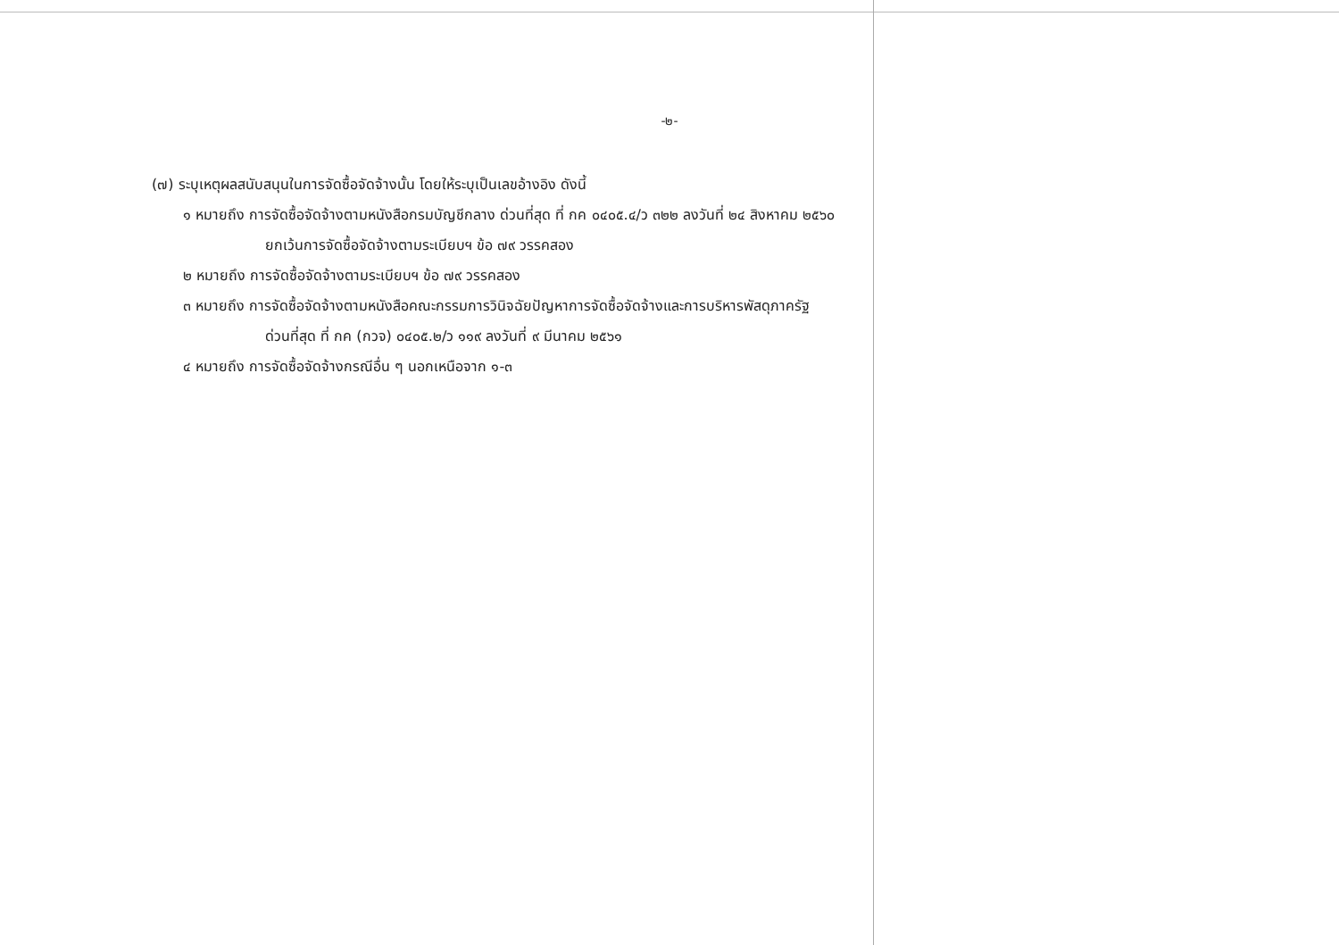-๒-
(๗) ระบุเหตุผลสนับสนุนในการจัดซื้อจัดจ้างนั้น โดยให้ระบุเป็นเลขอ้างอิง ดังนี้
๑ หมายถึง การจัดซื้อจัดจ้างตามหนังสือกรมบัญชีกลาง ด่วนที่สุด ที่ กค ๐๔๐๕.๔/ว ๓๒๒ ลงวันที่ ๒๔ สิงหาคม ๒๕๖๐
ยกเว้นการจัดซื้อจัดจ้างตามระเบียบฯ ข้อ ๗๙ วรรคสอง
๒ หมายถึง การจัดซื้อจัดจ้างตามระเบียบฯ ข้อ ๗๙ วรรคสอง
๓ หมายถึง การจัดซื้อจัดจ้างตามหนังสือคณะกรรมการวินิจฉัยปัญหาการจัดซื้อจัดจ้างและการบริหารพัสดุภาครัฐ
ด่วนที่สุด ที่ กค (กวจ) ๐๔๐๕.๒/ว ๑๑๙ ลงวันที่ ๙ มีนาคม ๒๕๖๑
๔ หมายถึง การจัดซื้อจัดจ้างกรณีอื่น ๆ นอกเหนือจาก ๑-๓